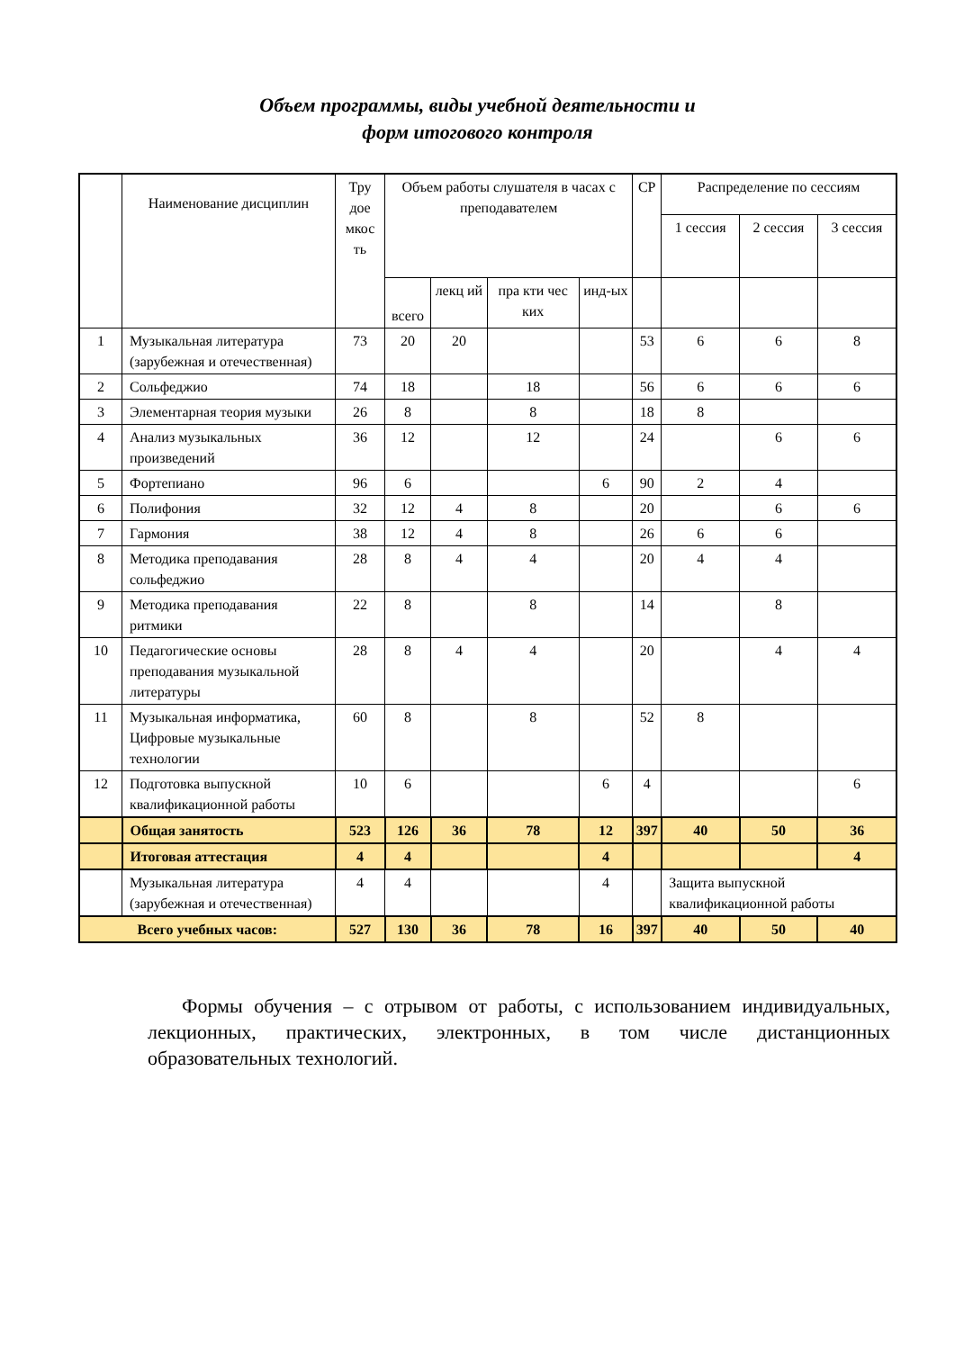Объем программы, виды учебной деятельности и
форм итогового контроля
| | Наименование дисциплин | Тру доe мкос ть | Объем работы слушателя в часах с преподавателем | | | | СР | Распределение по сессиям | | |
| --- | --- | --- | --- | --- | --- | --- | --- | --- | --- | --- |
| | | | | | | | | 1 сессия | 2 сессия | 3 сессия |
| | | | всего | лекц ий | пра кти чес ких | инд-ых | | | | |
| 1 | Музыкальная литература (зарубежная и отечественная) | 73 | 20 | 20 | | | 53 | 6 | 6 | 8 |
| 2 | Сольфеджио | 74 | 18 | | 18 | | 56 | 6 | 6 | 6 |
| 3 | Элементарная теория музыки | 26 | 8 | | 8 | | 18 | 8 | | |
| 4 | Анализ музыкальных произведений | 36 | 12 | | 12 | | 24 | | 6 | 6 |
| 5 | Фортепиано | 96 | 6 | | | 6 | 90 | 2 | 4 | |
| 6 | Полифония | 32 | 12 | 4 | 8 | | 20 | | 6 | 6 |
| 7 | Гармония | 38 | 12 | 4 | 8 | | 26 | 6 | 6 | |
| 8 | Методика преподавания сольфеджио | 28 | 8 | 4 | 4 | | 20 | 4 | 4 | |
| 9 | Методика преподавания ритмики | 22 | 8 | | 8 | | 14 | | 8 | |
| 10 | Педагогические основы преподавания музыкальной литературы | 28 | 8 | 4 | 4 | | 20 | | 4 | 4 |
| 11 | Музыкальная информатика, Цифровые музыкальные технологии | 60 | 8 | | 8 | | 52 | 8 | | |
| 12 | Подготовка выпускной квалификационной работы | 10 | 6 | | | 6 | 4 | | | 6 |
| | Общая занятость | 523 | 126 | 36 | 78 | 12 | 397 | 40 | 50 | 36 |
| | Итоговая аттестация | 4 | 4 | | | 4 | | | | 4 |
| | Музыкальная литература (зарубежная и отечественная) | 4 | 4 | | | 4 | | Защита выпускной квалификационной работы | | |
| Всего учебных часов: | | 527 | 130 | 36 | 78 | 16 | 397 | 40 | 50 | 40 |
Формы обучения – с отрывом от работы, с использованием индивидуальных, лекционных, практических, электронных, в том числе дистанционных образовательных технологий.